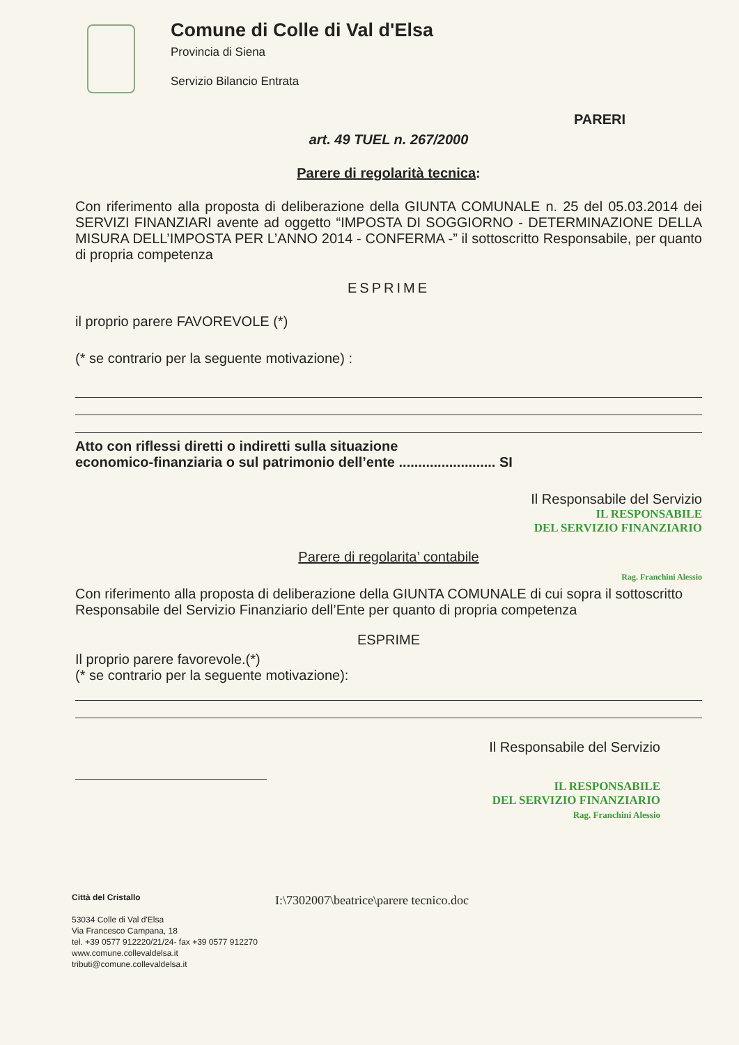Comune di Colle di Val d'Elsa
Provincia di Siena
Servizio Bilancio Entrata
PARERI
art. 49 TUEL n. 267/2000
Parere di regolarità tecnica:
Con riferimento alla proposta di deliberazione della GIUNTA COMUNALE n. 25 del 05.03.2014 dei SERVIZI FINANZIARI avente ad oggetto “IMPOSTA DI SOGGIORNO - DETERMINAZIONE DELLA MISURA DELL’IMPOSTA PER L’ANNO 2014 - CONFERMA -” il sottoscritto Responsabile, per quanto di propria competenza
ESPRIME
il proprio parere FAVOREVOLE (*)
(* se contrario per la seguente motivazione) :
Atto con riflessi diretti o indiretti sulla situazione
economico-finanziaria o sul patrimonio dell’ente ......................... SI
Il Responsabile del Servizio
IL RESPONSABILE
DEL SERVIZIO FINANZIARIO
Parere di regolarita’ contabile
Rag. Franchini Alessio
Con riferimento alla proposta di deliberazione della GIUNTA COMUNALE di cui sopra il sottoscritto Responsabile del Servizio Finanziario dell’Ente per quanto di propria competenza
ESPRIME
Il proprio parere favorevole.(*)
(* se contrario per la seguente motivazione):
Il Responsabile del Servizio
IL RESPONSABILE
DEL SERVIZIO FINANZIARIO
Rag. Franchini Alessio
Città del Cristallo
53034 Colle di Val d'Elsa
Via Francesco Campana, 18
tel. +39 0577 912220/21/24- fax +39 0577 912270
www.comune.collevaldelsa.it
tributi@comune.collevaldelsa.it
I:\7302007\beatrice\parere tecnico.doc